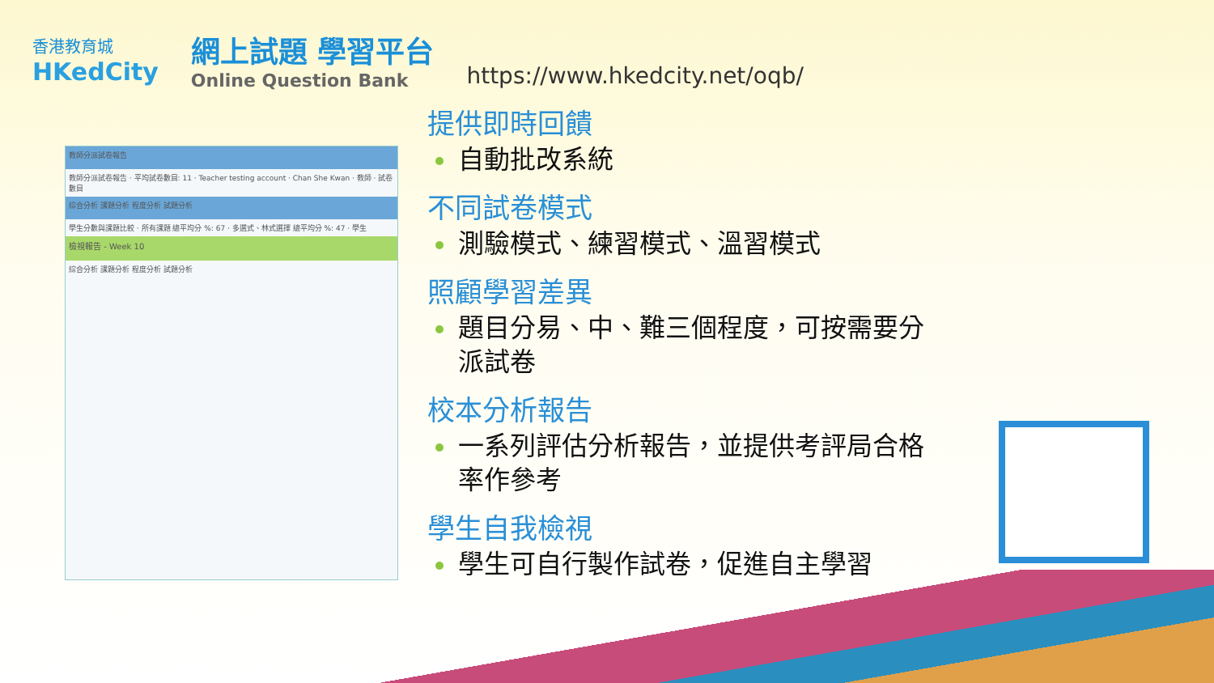香港教育城
HKedCity
網上試題 學習平台
Online Question Bank
https://www.hkedcity.net/oqb/
教師分派試卷報告
教師分派試卷報告 · 平均試卷數目: 11 · Teacher testing account · Chan She Kwan · 教師 · 試卷數目
綜合分析 課題分析 程度分析 試題分析
學生分數與課題比較 · 所有課題 總平均分 %: 67 · 多選式、林式選擇 總平均分 %: 47 · 學生
檢視報告 - Week 10
綜合分析 課題分析 程度分析 試題分析
提供即時回饋
自動批改系統
不同試卷模式
測驗模式、練習模式、溫習模式
照顧學習差異
題目分易、中、難三個程度，可按需要分派試卷
校本分析報告
一系列評估分析報告，並提供考評局合格率作參考
學生自我檢視
學生可自行製作試卷，促進自主學習